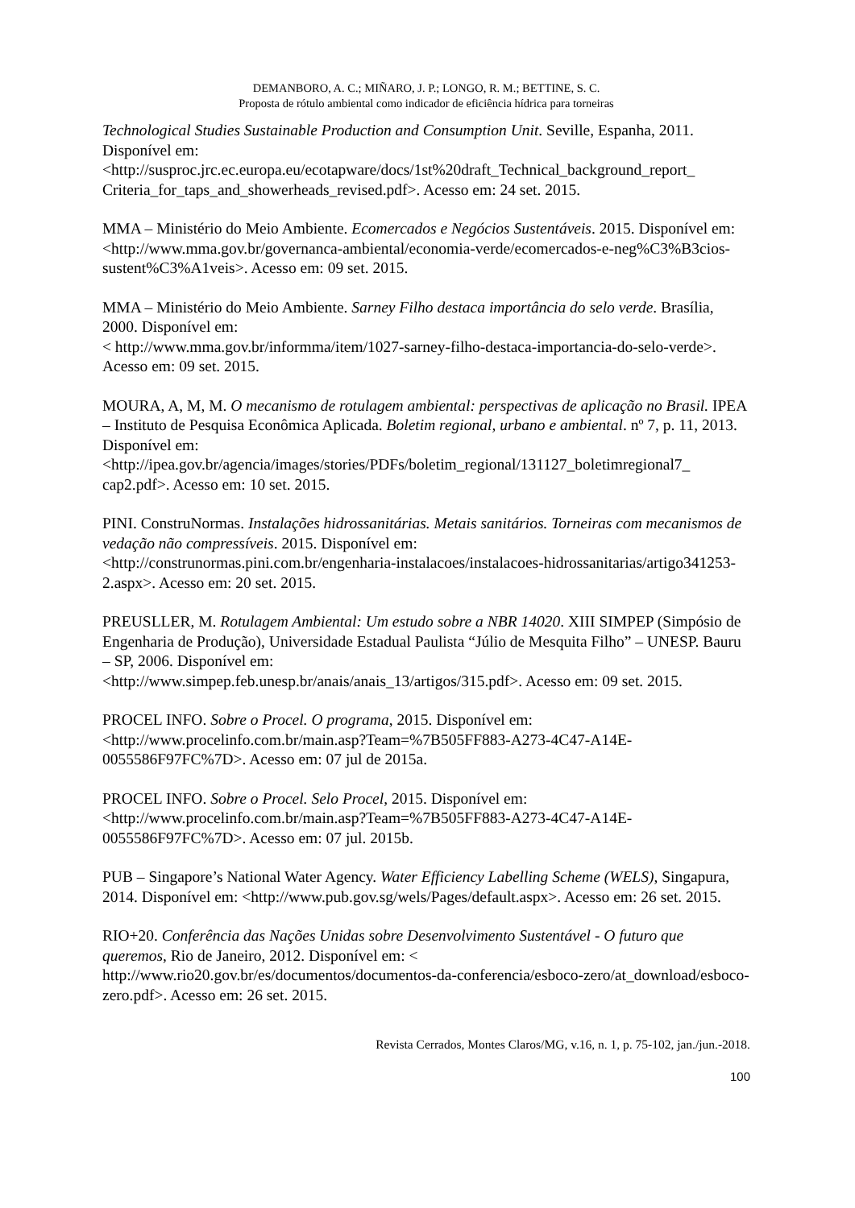DEMANBORO, A. C.; MIÑARO, J. P.; LONGO, R. M.; BETTINE, S. C.
Proposta de rótulo ambiental como indicador de eficiência hídrica para torneiras
Technological Studies Sustainable Production and Consumption Unit. Seville, Espanha, 2011. Disponível em:
<http://susproc.jrc.ec.europa.eu/ecotapware/docs/1st%20draft_Technical_background_report_ Criteria_for_taps_and_showerheads_revised.pdf>. Acesso em: 24 set. 2015.
MMA – Ministério do Meio Ambiente. Ecomercados e Negócios Sustentáveis. 2015. Disponível em: <http://www.mma.gov.br/governanca-ambiental/economia-verde/ecomercados-e-neg%C3%B3cios-sustent%C3%A1veis>. Acesso em: 09 set. 2015.
MMA – Ministério do Meio Ambiente. Sarney Filho destaca importância do selo verde. Brasília, 2000. Disponível em:
< http://www.mma.gov.br/informma/item/1027-sarney-filho-destaca-importancia-do-selo-verde>. Acesso em: 09 set. 2015.
MOURA, A, M, M. O mecanismo de rotulagem ambiental: perspectivas de aplicação no Brasil. IPEA – Instituto de Pesquisa Econômica Aplicada. Boletim regional, urbano e ambiental. nº 7, p. 11, 2013. Disponível em:
<http://ipea.gov.br/agencia/images/stories/PDFs/boletim_regional/131127_boletimregional7_ cap2.pdf>. Acesso em: 10 set. 2015.
PINI. ConstruNormas. Instalações hidrossanitárias. Metais sanitários. Torneiras com mecanismos de vedação não compressíveis. 2015. Disponível em:
<http://construnormas.pini.com.br/engenharia-instalacoes/instalacoes-hidrossanitarias/artigo341253-2.aspx>. Acesso em: 20 set. 2015.
PREUSLLER, M. Rotulagem Ambiental: Um estudo sobre a NBR 14020. XIII SIMPEP (Simpósio de Engenharia de Produção), Universidade Estadual Paulista “Júlio de Mesquita Filho” – UNESP. Bauru – SP, 2006. Disponível em:
<http://www.simpep.feb.unesp.br/anais/anais_13/artigos/315.pdf>. Acesso em: 09 set. 2015.
PROCEL INFO. Sobre o Procel. O programa, 2015. Disponível em:
<http://www.procelinfo.com.br/main.asp?Team=%7B505FF883-A273-4C47-A14E-0055586F97FC%7D>. Acesso em: 07 jul de 2015a.
PROCEL INFO. Sobre o Procel. Selo Procel, 2015. Disponível em:
<http://www.procelinfo.com.br/main.asp?Team=%7B505FF883-A273-4C47-A14E-0055586F97FC%7D>. Acesso em: 07 jul. 2015b.
PUB – Singapore’s National Water Agency. Water Efficiency Labelling Scheme (WELS), Singapura, 2014. Disponível em: <http://www.pub.gov.sg/wels/Pages/default.aspx>. Acesso em: 26 set. 2015.
RIO+20. Conferência das Nações Unidas sobre Desenvolvimento Sustentável - O futuro que queremos, Rio de Janeiro, 2012. Disponível em: <
http://www.rio20.gov.br/es/documentos/documentos-da-conferencia/esboco-zero/at_download/esboco-zero.pdf>. Acesso em: 26 set. 2015.
Revista Cerrados, Montes Claros/MG, v.16, n. 1, p. 75-102, jan./jun.-2018.
100